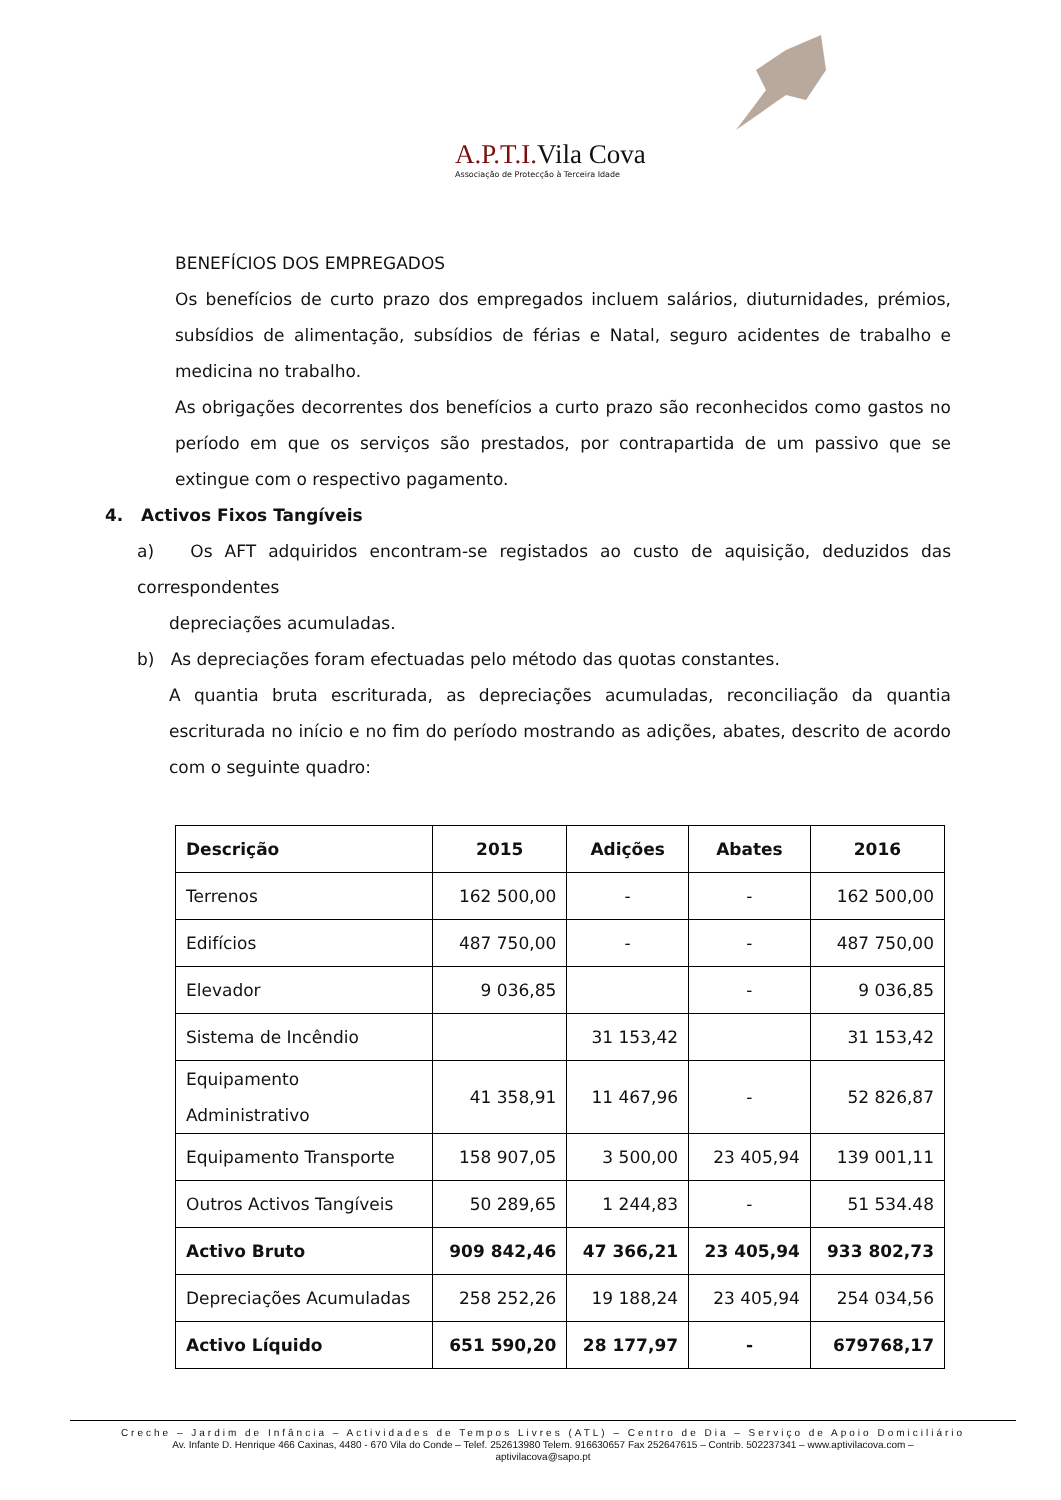A.P.T.I. Vila Cova
Associação de Protecção à Terceira Idade
BENEFÍCIOS DOS EMPREGADOS
Os benefícios de curto prazo dos empregados incluem salários, diuturnidades, prémios, subsídios de alimentação, subsídios de férias e Natal, seguro acidentes de trabalho e medicina no trabalho.
As obrigações decorrentes dos benefícios a curto prazo são reconhecidos como gastos no período em que os serviços são prestados, por contrapartida de um passivo que se extingue com o respectivo pagamento.
4. Activos Fixos Tangíveis
a) Os AFT adquiridos encontram-se registados ao custo de aquisição, deduzidos das correspondentes
depreciações acumuladas.
b) As depreciações foram efectuadas pelo método das quotas constantes.
A quantia bruta escriturada, as depreciações acumuladas, reconciliação da quantia escriturada no início e no fim do período mostrando as adições, abates, descrito de acordo com o seguinte quadro:
| Descrição | 2015 | Adições | Abates | 2016 |
| --- | --- | --- | --- | --- |
| Terrenos | 162 500,00 | - | - | 162 500,00 |
| Edifícios | 487 750,00 | - | - | 487 750,00 |
| Elevador | 9 036,85 | | - | 9 036,85 |
| Sistema de Incêndio | | 31 153,42 | | 31 153,42 |
| Equipamento Administrativo | 41 358,91 | 11 467,96 | - | 52 826,87 |
| Equipamento Transporte | 158 907,05 | 3 500,00 | 23 405,94 | 139 001,11 |
| Outros Activos Tangíveis | 50 289,65 | 1 244,83 | - | 51 534.48 |
| Activo Bruto | 909 842,46 | 47 366,21 | 23 405,94 | 933 802,73 |
| Depreciações Acumuladas | 258 252,26 | 19 188,24 | 23 405,94 | 254 034,56 |
| Activo Líquido | 651 590,20 | 28 177,97 | - | 679768,17 |
Creche – Jardim de Infância – Actividades de Tempos Livres (ATL) – Centro de Dia – Serviço de Apoio Domiciliário
Av. Infante D. Henrique 466 Caxinas, 4480 - 670 Vila do Conde – Telef. 252613980 Telem. 916630657 Fax 252647615 – Contrib. 502237341 – www.aptivilacova.com –
aptivilacova@sapo.pt